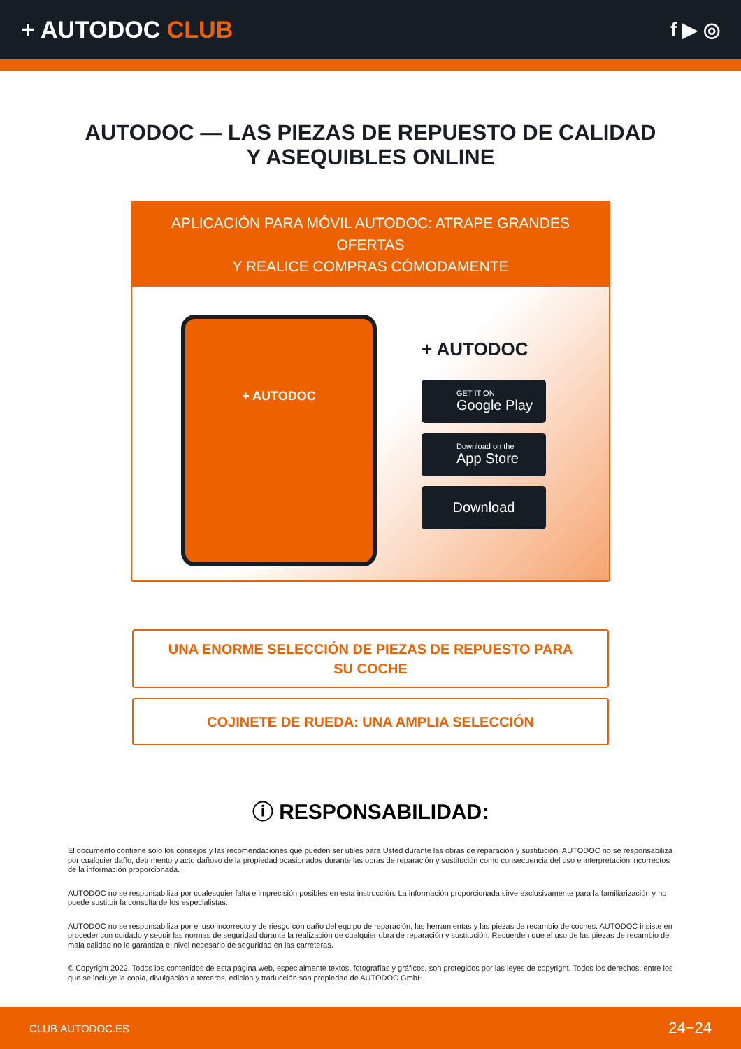+ AUTODOC CLUB
f ▶ ◎
AUTODOC — LAS PIEZAS DE REPUESTO DE CALIDAD
Y ASEQUIBLES ONLINE
APLICACIÓN PARA MÓVIL AUTODOC: ATRAPE GRANDES OFERTAS
Y REALICE COMPRAS CÓMODAMENTE
+ AUTODOC
+ AUTODOC
GET IT ON
Google Play
Download on the
App Store
Download
UNA ENORME SELECCIÓN DE PIEZAS DE REPUESTO PARA
SU COCHE
COJINETE DE RUEDA: UNA AMPLIA SELECCIÓN
ⓘ RESPONSABILIDAD:
El documento contiene sólo los consejos y las recomendaciones que pueden ser útiles para Usted durante las obras de reparación y sustitución. AUTODOC no se responsabiliza por cualquier daño, detrimento y acto dañoso de la propiedad ocasionados durante las obras de reparación y sustitución como consecuencia del uso e interpretación incorrectos de la información proporcionada.
AUTODOC no se responsabiliza por cualesquier falta e imprecisión posibles en esta instrucción. La información proporcionada sirve exclusivamente para la familiarización y no puede sustituir la consulta de los especialistas.
AUTODOC no se responsabiliza por el uso incorrecto y de riesgo con daño del equipo de reparación, las herramientas y las piezas de recambio de coches. AUTODOC insiste en proceder con cuidado y seguir las normas de seguridad durante la realización de cualquier obra de reparación y sustitución. Recuerden que el uso de las piezas de recambio de mala calidad no le garantiza el nivel necesario de seguridad en las carreteras.
© Copyright 2022. Todos los contenidos de esta página web, especialmente textos, fotografías y gráficos, son protegidos por las leyes de copyright. Todos los derechos, entre los que se incluye la copia, divulgación a terceros, edición y traducción son propiedad de AUTODOC GmbH.
CLUB.AUTODOC.ES 24−24